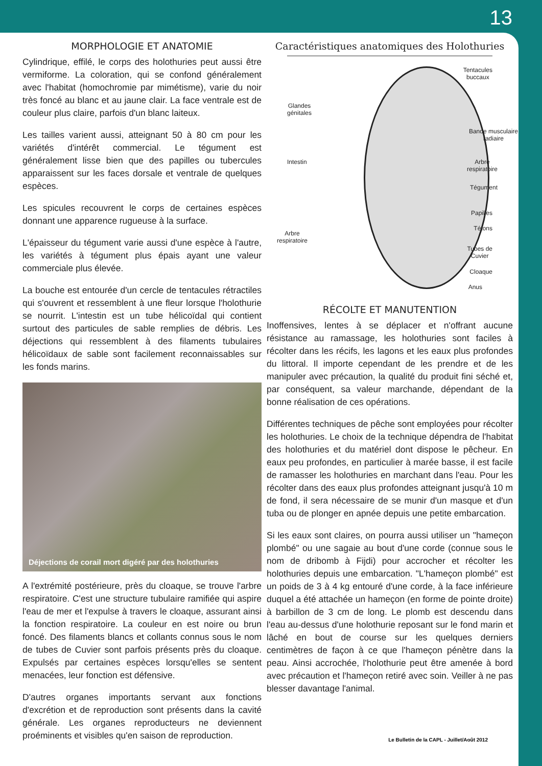13
MORPHOLOGIE ET ANATOMIE
Cylindrique, effilé, le corps des holothuries peut aussi être vermiforme. La coloration, qui se confond généralement avec l'habitat (homochromie par mimétisme), varie du noir très foncé au blanc et au jaune clair. La face ventrale est de couleur plus claire, parfois d'un blanc laiteux.
Les tailles varient aussi, atteignant 50 à 80 cm pour les variétés d'intérêt commercial. Le tégument est généralement lisse bien que des papilles ou tubercules apparaissent sur les faces dorsale et ventrale de quelques espèces.
Les spicules recouvrent le corps de certaines espèces donnant une apparence rugueuse à la surface.
L'épaisseur du tégument varie aussi d'une espèce à l'autre, les variétés à tégument plus épais ayant une valeur commerciale plus élevée.
La bouche est entourée d'un cercle de tentacules rétractiles qui s'ouvrent et ressemblent à une fleur lorsque l'holothurie se nourrit. L'intestin est un tube hélicoïdal qui contient surtout des particules de sable remplies de débris. Les déjections qui ressemblent à des filaments tubulaires hélicoïdaux de sable sont facilement reconnaissables sur les fonds marins.
Déjections de corail mort digéré par des holothuries
A l'extrémité postérieure, près du cloaque, se trouve l'arbre respiratoire. C'est une structure tubulaire ramifiée qui aspire l'eau de mer et l'expulse à travers le cloaque, assurant ainsi la fonction respiratoire. La couleur en est noire ou brun foncé. Des filaments blancs et collants connus sous le nom de tubes de Cuvier sont parfois présents près du cloaque. Expulsés par certaines espèces lorsqu'elles se sentent menacées, leur fonction est défensive.
D'autres organes importants servant aux fonctions d'excrétion et de reproduction sont présents dans la cavité générale. Les organes reproducteurs ne deviennent proéminents et visibles qu'en saison de reproduction.
Caractéristiques anatomiques des Holothuries
Tentacules
buccaux
Glandes
génitales
Bande musculaire
radiaire
Intestin
Arbre
respiratoire
Tégument
Papilles
Tétons
Arbre
respiratoire
Tubes de
Cuvier
Cloaque
Anus
RÉCOLTE ET MANUTENTION
Inoffensives, lentes à se déplacer et n'offrant aucune résistance au ramassage, les holothuries sont faciles à récolter dans les récifs, les lagons et les eaux plus profondes du littoral. Il importe cependant de les prendre et de les manipuler avec précaution, la qualité du produit fini séché et, par conséquent, sa valeur marchande, dépendant de la bonne réalisation de ces opérations.
Différentes techniques de pêche sont employées pour récolter les holothuries. Le choix de la technique dépendra de l'habitat des holothuries et du matériel dont dispose le pêcheur. En eaux peu profondes, en particulier à marée basse, il est facile de ramasser les holothuries en marchant dans l'eau. Pour les récolter dans des eaux plus profondes atteignant jusqu'à 10 m de fond, il sera nécessaire de se munir d'un masque et d'un tuba ou de plonger en apnée depuis une petite embarcation.
Si les eaux sont claires, on pourra aussi utiliser un "hameçon plombé" ou une sagaie au bout d'une corde (connue sous le nom de dribomb à Fijdi) pour accrocher et récolter les holothuries depuis une embarcation. "L'hameçon plombé" est un poids de 3 à 4 kg entouré d'une corde, à la face inférieure duquel a été attachée un hameçon (en forme de pointe droite) à barbillon de 3 cm de long. Le plomb est descendu dans l'eau au-dessus d'une holothurie reposant sur le fond marin et lâché en bout de course sur les quelques derniers centimètres de façon à ce que l'hameçon pénètre dans la peau. Ainsi accrochée, l'holothurie peut être amenée à bord avec précaution et l'hameçon retiré avec soin. Veiller à ne pas blesser davantage l'animal.
Le Bulletin de la CAPL - Juillet/Août 2012